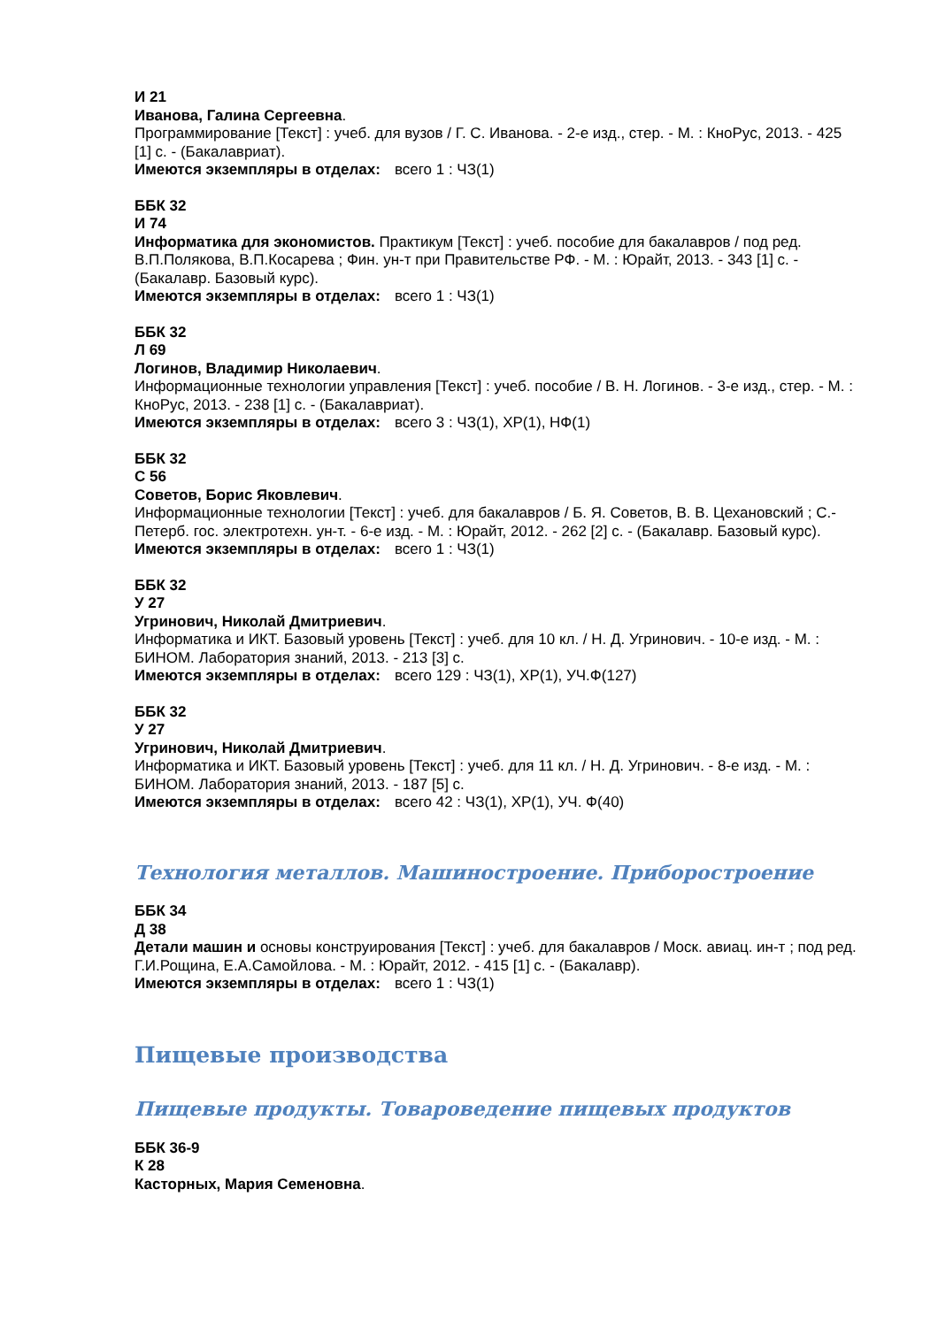И 21
Иванова, Галина Сергеевна.
Программирование [Текст] : учеб. для вузов / Г. С. Иванова. - 2-е изд., стер. - М. : КноРус, 2013. - 425 [1] с. - (Бакалавриат).
Имеются экземпляры в отделах: всего 1 : ЧЗ(1)
ББК 32
И 74
Информатика для экономистов. Практикум [Текст] : учеб. пособие для бакалавров / под ред. В.П.Полякова, В.П.Косарева ; Фин. ун-т при Правительстве РФ. - М. : Юрайт, 2013. - 343 [1] с. - (Бакалавр. Базовый курс).
Имеются экземпляры в отделах: всего 1 : ЧЗ(1)
ББК 32
Л 69
Логинов, Владимир Николаевич.
Информационные технологии управления [Текст] : учеб. пособие / В. Н. Логинов. - 3-е изд., стер. - М. : КноРус, 2013. - 238 [1] с. - (Бакалавриат).
Имеются экземпляры в отделах: всего 3 : ЧЗ(1), ХР(1), НФ(1)
ББК 32
С 56
Советов, Борис Яковлевич.
Информационные технологии [Текст] : учеб. для бакалавров / Б. Я. Советов, В. В. Цехановский ; С.-Петерб. гос. электротехн. ун-т. - 6-е изд. - М. : Юрайт, 2012. - 262 [2] с. - (Бакалавр. Базовый курс).
Имеются экземпляры в отделах: всего 1 : ЧЗ(1)
ББК 32
У 27
Угринович, Николай Дмитриевич.
Информатика и ИКТ. Базовый уровень [Текст] : учеб. для 10 кл. / Н. Д. Угринович. - 10-е изд. - М. : БИНОМ. Лаборатория знаний, 2013. - 213 [3] с.
Имеются экземпляры в отделах: всего 129 : ЧЗ(1), ХР(1), УЧ.Ф(127)
ББК 32
У 27
Угринович, Николай Дмитриевич.
Информатика и ИКТ. Базовый уровень [Текст] : учеб. для 11 кл. / Н. Д. Угринович. - 8-е изд. - М. : БИНОМ. Лаборатория знаний, 2013. - 187 [5] с.
Имеются экземпляры в отделах: всего 42 : ЧЗ(1), ХР(1), УЧ. Ф(40)
Технология металлов. Машиностроение. Приборостроение
ББК 34
Д 38
Детали машин и основы конструирования [Текст] : учеб. для бакалавров / Моск. авиац. ин-т ; под ред. Г.И.Рощина, Е.А.Самойлова. - М. : Юрайт, 2012. - 415 [1] с. - (Бакалавр).
Имеются экземпляры в отделах: всего 1 : ЧЗ(1)
Пищевые производства
Пищевые продукты. Товароведение пищевых продуктов
ББК 36-9
К 28
Касторных, Мария Семеновна.